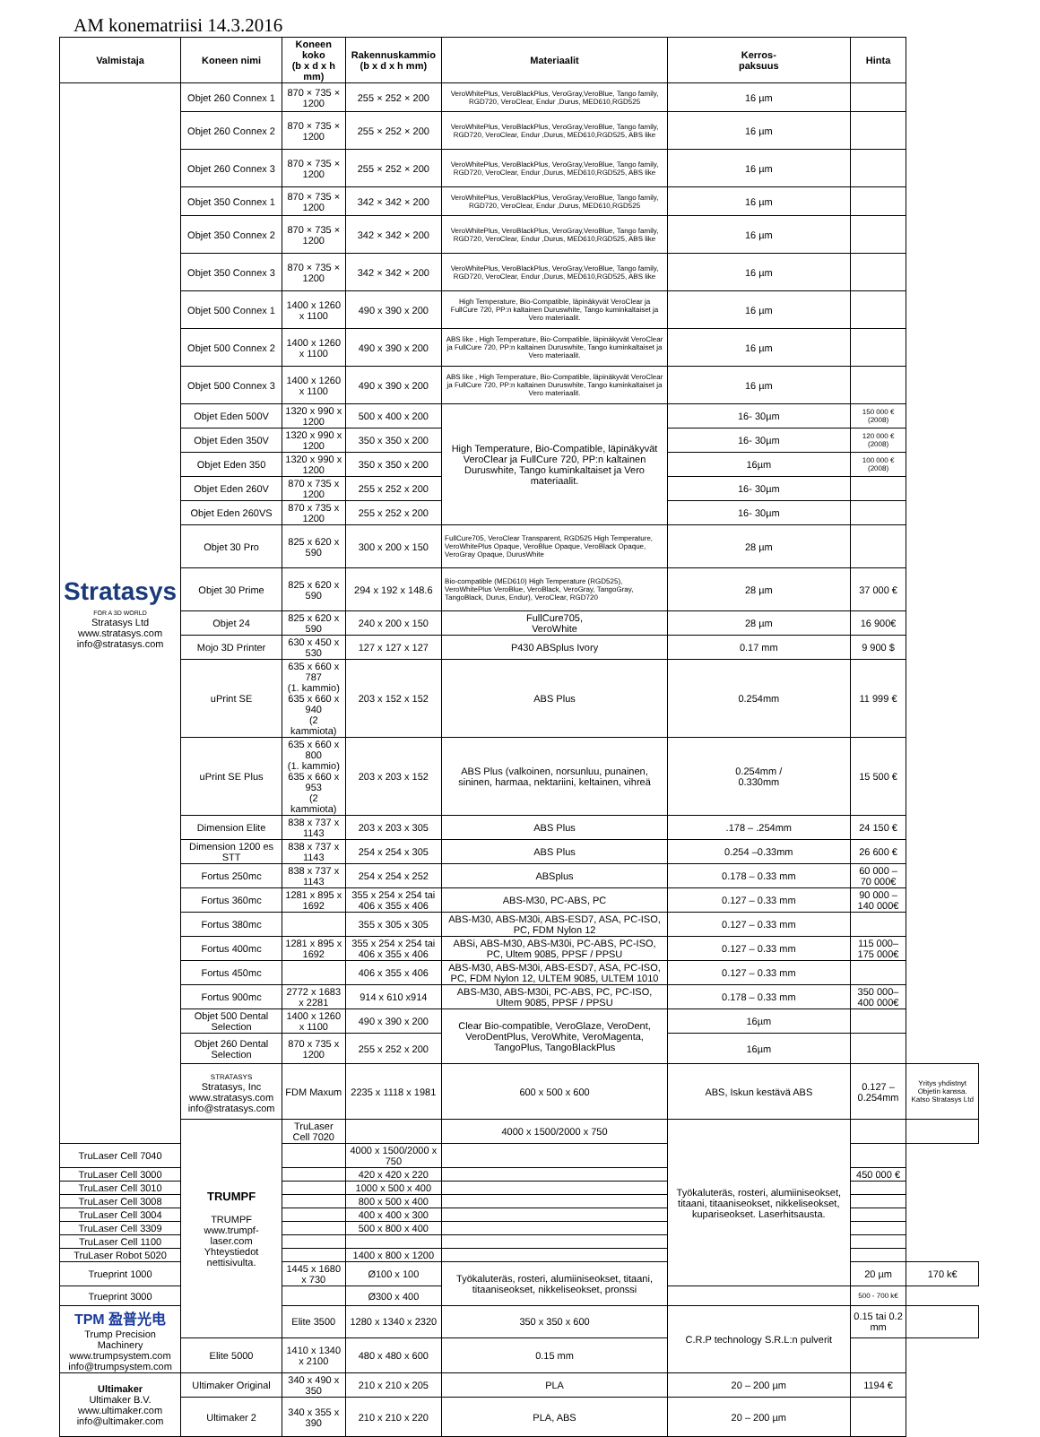AM konematriisi 14.3.2016
| Valmistaja | Koneen nimi | Koneen koko (b x d x h mm) | Rakennuskammio (b x d x h mm) | Materiaalit | Kerros- paksuus | Hinta | |
| --- | --- | --- | --- | --- | --- | --- | --- |
| Stratasys FOR A 3D WORLD Stratasys Ltd www.stratasys.com info@stratasys.com | Objet 260 Connex 1 | 870 × 735 × 1200 | 255 × 252 × 200 | VeroWhitePlus, VeroBlackPlus, VeroGray,VeroBlue, Tango family, RGD720, VeroClear, Endur ,Durus, MED610,RGD525 | 16 µm | | |
| | Objet 260 Connex 2 | 870 × 735 × 1200 | 255 × 252 × 200 | VeroWhitePlus, VeroBlackPlus, VeroGray,VeroBlue, Tango family, RGD720, VeroClear, Endur ,Durus, MED610,RGD525, ABS like | 16 µm | | |
| | Objet 260 Connex 3 | 870 × 735 × 1200 | 255 × 252 × 200 | VeroWhitePlus, VeroBlackPlus, VeroGray,VeroBlue, Tango family, RGD720, VeroClear, Endur ,Durus, MED610,RGD525, ABS like | 16 µm | | |
| | Objet 350 Connex 1 | 870 × 735 × 1200 | 342 × 342 × 200 | VeroWhitePlus, VeroBlackPlus, VeroGray,VeroBlue, Tango family, RGD720, VeroClear, Endur ,Durus, MED610,RGD525 | 16 µm | | |
| | Objet 350 Connex 2 | 870 × 735 × 1200 | 342 × 342 × 200 | VeroWhitePlus, VeroBlackPlus, VeroGray,VeroBlue, Tango family, RGD720, VeroClear, Endur ,Durus, MED610,RGD525, ABS like | 16 µm | | |
| | Objet 350 Connex 3 | 870 × 735 × 1200 | 342 × 342 × 200 | VeroWhitePlus, VeroBlackPlus, VeroGray,VeroBlue, Tango family, RGD720, VeroClear, Endur ,Durus, MED610,RGD525, ABS like | 16 µm | | |
| | Objet 500 Connex 1 | 1400 x 1260 x 1100 | 490 x 390 x 200 | High Temperature, Bio-Compatible, läpinäkyvät VeroClear ja FullCure 720, PP:n kaltainen Duruswhite, Tango kuminkaltaiset ja Vero materiaalit. | 16 µm | | |
| | Objet 500 Connex 2 | 1400 x 1260 x 1100 | 490 x 390 x 200 | ABS like , High Temperature, Bio-Compatible, läpinäkyvät VeroClear ja FullCure 720, PP:n kaltainen Duruswhite, Tango kuminkaltaiset ja Vero materiaalit. | 16 µm | | |
| | Objet 500 Connex 3 | 1400 x 1260 x 1100 | 490 x 390 x 200 | ABS like , High Temperature, Bio-Compatible, läpinäkyvät VeroClear ja FullCure 720, PP:n kaltainen Duruswhite, Tango kuminkaltaiset ja Vero materiaalit. | 16 µm | | |
| | Objet Eden 500V | 1320 x 990 x 1200 | 500 x 400 x 200 | High Temperature, Bio-Compatible, läpinäkyvät VeroClear ja FullCure 720, PP:n kaltainen Duruswhite, Tango kuminkaltaiset ja Vero materiaalit. | 16- 30µm | 150 000 € (2008) | |
| | Objet Eden 350V | 1320 x 990 x 1200 | 350 x 350 x 200 | | 16- 30µm | 120 000 € (2008) | |
| | Objet Eden 350 | 1320 x 990 x 1200 | 350 x 350 x 200 | | 16µm | 100 000 € (2008) | |
| | Objet Eden 260V | 870 x 735 x 1200 | 255 x 252 x 200 | | 16- 30µm | | |
| | Objet Eden 260VS | 870 x 735 x 1200 | 255 x 252 x 200 | | 16- 30µm | | |
| | Objet 30 Pro | 825 x 620 x 590 | 300 x 200 x 150 | FullCure705, VeroClear Transparent, RGD525 High Temperature, VeroWhitePlus Opaque, VeroBlue Opaque, VeroBlack Opaque, VeroGray Opaque, DurusWhite | 28 µm | | |
| | Objet 30 Prime | 825 x 620 x 590 | 294 x 192 x 148.6 | Bio-compatible (MED610) High Temperature (RGD525), VeroWhitePlus VeroBlue, VeroBlack, VeroGray, TangoGray, TangoBlack, Durus, Endur), VeroClear, RGD720 | 28 µm | 37 000 € | |
| | Objet 24 | 825 x 620 x 590 | 240 x 200 x 150 | FullCure705, VeroWhite | 28 µm | 16 900€ | |
| | Mojo 3D Printer | 630 x 450 x 530 | 127 x 127 x 127 | P430 ABSplus Ivory | 0.17 mm | 9 900 $ | |
| | uPrint SE | 635 x 660 x 787 (1. kammio) 635 x 660 x 940 (2 kammiota) | 203 x 152 x 152 | ABS Plus | 0.254mm | 11 999 € | |
| | uPrint SE Plus | 635 x 660 x 800 (1. kammio) 635 x 660 x 953 (2 kammiota) | 203 x 203 x 152 | ABS Plus (valkoinen, norsunluu, punainen, sininen, harmaa, nektariini, keltainen, vihreä | 0.254mm / 0.330mm | 15 500 € | |
| | Dimension Elite | 838 x 737 x 1143 | 203 x 203 x 305 | ABS Plus | .178 – .254mm | 24 150 € | |
| | Dimension 1200 es STT | 838 x 737 x 1143 | 254 x 254 x 305 | ABS Plus | 0.254 –0.33mm | 26 600 € | |
| | Fortus 250mc | 838 x 737 x 1143 | 254 x 254 x 252 | ABSplus | 0.178 – 0.33 mm | 60 000 – 70 000€ | |
| | Fortus 360mc | 1281 x 895 x 1692 | 355 x 254 x 254 tai 406 x 355 x 406 | ABS-M30, PC-ABS, PC | 0.127 – 0.33 mm | 90 000 – 140 000€ | |
| | Fortus 380mc | | 355 x 305 x 305 | ABS-M30, ABS-M30i, ABS-ESD7, ASA, PC-ISO, PC, FDM Nylon 12 | 0.127 – 0.33 mm | | |
| | Fortus 400mc | 1281 x 895 x 1692 | 355 x 254 x 254 tai 406 x 355 x 406 | ABSi, ABS-M30, ABS-M30i, PC-ABS, PC-ISO, PC, Ultem 9085, PPSF / PPSU | 0.127 – 0.33 mm | 115 000– 175 000€ | |
| | Fortus 450mc | | 406 x 355 x 406 | ABS-M30, ABS-M30i, ABS-ESD7, ASA, PC-ISO, PC, FDM Nylon 12, ULTEM 9085, ULTEM 1010 | 0.127 – 0.33 mm | | |
| | Fortus 900mc | 2772 x 1683 x 2281 | 914 x 610 x914 | ABS-M30, ABS-M30i, PC-ABS, PC, PC-ISO, Ultem 9085, PPSF / PPSU | 0.178 – 0.33 mm | 350 000– 400 000€ | |
| | Objet 500 Dental Selection | 1400 x 1260 x 1100 | 490 x 390 x 200 | Clear Bio-compatible, VeroGlaze, VeroDent, VeroDentPlus, VeroWhite, VeroMagenta, TangoPlus, TangoBlackPlus | 16µm | | |
| | Objet 260 Dental Selection | 870 x 735 x 1200 | 255 x 252 x 200 | | 16µm | | |
| | STRATASYS Stratasys, Inc www.stratasys.com info@stratasys.com | FDM Maxum | 2235 x 1118 x 1981 | 600 x 500 x 600 | ABS, Iskun kestävä ABS | 0.127 –0.254mm | Yritys yhdistnyt Objetin kanssa. Katso Stratasys Ltd |
| | TRUMPF TRUMPF www.trumpf-laser.com Yhteystiedot nettisivulta. | TruLaser Cell 7020 | | 4000 x 1500/2000 x 750 | Työkaluteräs, rosteri, alumiiniseokset, titaani, titaaniseokset, nikkeliseokset, kupariseokset. Laserhitsausta. | | |
| TruLaser Cell 7040 | | | 4000 x 1500/2000 x 750 | | | | |
| TruLaser Cell 3000 | | | 420 x 420 x 220 | | | 450 000 € | |
| TruLaser Cell 3010 | | | 1000 x 500 x 400 | | | | |
| TruLaser Cell 3008 | | | 800 x 500 x 400 | | | | |
| TruLaser Cell 3004 | | | 400 x 400 x 300 | | | | |
| TruLaser Cell 3309 | | | 500 x 800 x 400 | | | | |
| TruLaser Cell 1100 | | | | | | | |
| TruLaser Robot 5020 | | | 1400 x 800 x 1200 | | | | |
| Trueprint 1000 | | 1445 x 1680 x 730 | Ø100 x 100 | Työkaluteräs, rosteri, alumiiniseokset, titaani, titaaniseokset, nikkeliseokset, pronssi | | 20 µm | 170 k€ |
| Trueprint 3000 | | | Ø300 x 400 | | | 500 - 700 k€ | |
| TPM 盈普光电 Trump Precision Machinery www.trumpsystem.com info@trumpsystem.com | | Elite 3500 | 1280 x 1340 x 2320 | 350 x 350 x 600 | C.R.P technology S.R.L:n pulverit | 0.15 tai 0.2 mm | |
| | Elite 5000 | 1410 x 1340 x 2100 | 480 x 480 x 600 | 0.15 mm | | | |
| Ultimaker Ultimaker B.V. www.ultimaker.com info@ultimaker.com | Ultimaker Original | 340 x 490 x 350 | 210 x 210 x 205 | PLA | 20 – 200 µm | 1194 € | |
| | Ultimaker 2 | 340 x 355 x 390 | 210 x 210 x 220 | PLA, ABS | 20 – 200 µm | | |